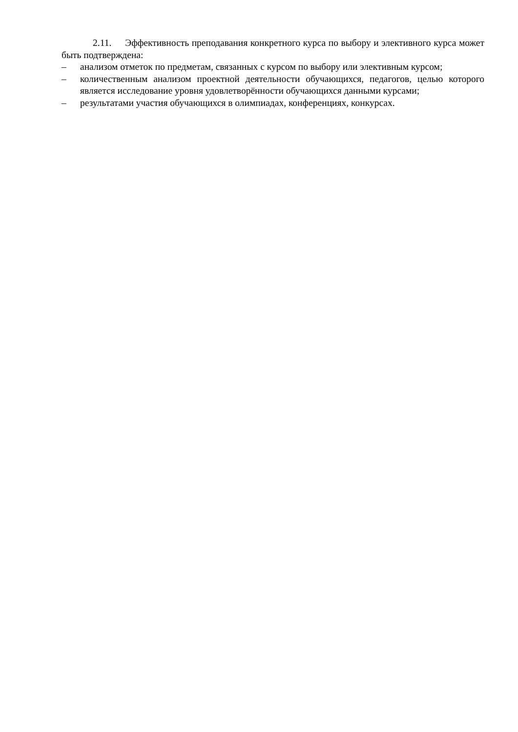2.11. Эффективность преподавания конкретного курса по выбору и элективного курса может быть подтверждена:
– анализом отметок по предметам, связанных с курсом по выбору или элективным курсом;
– количественным анализом проектной деятельности обучающихся, педагогов, целью которого является исследование уровня удовлетворённости обучающихся данными курсами;
– результатами участия обучающихся в олимпиадах, конференциях, конкурсах.